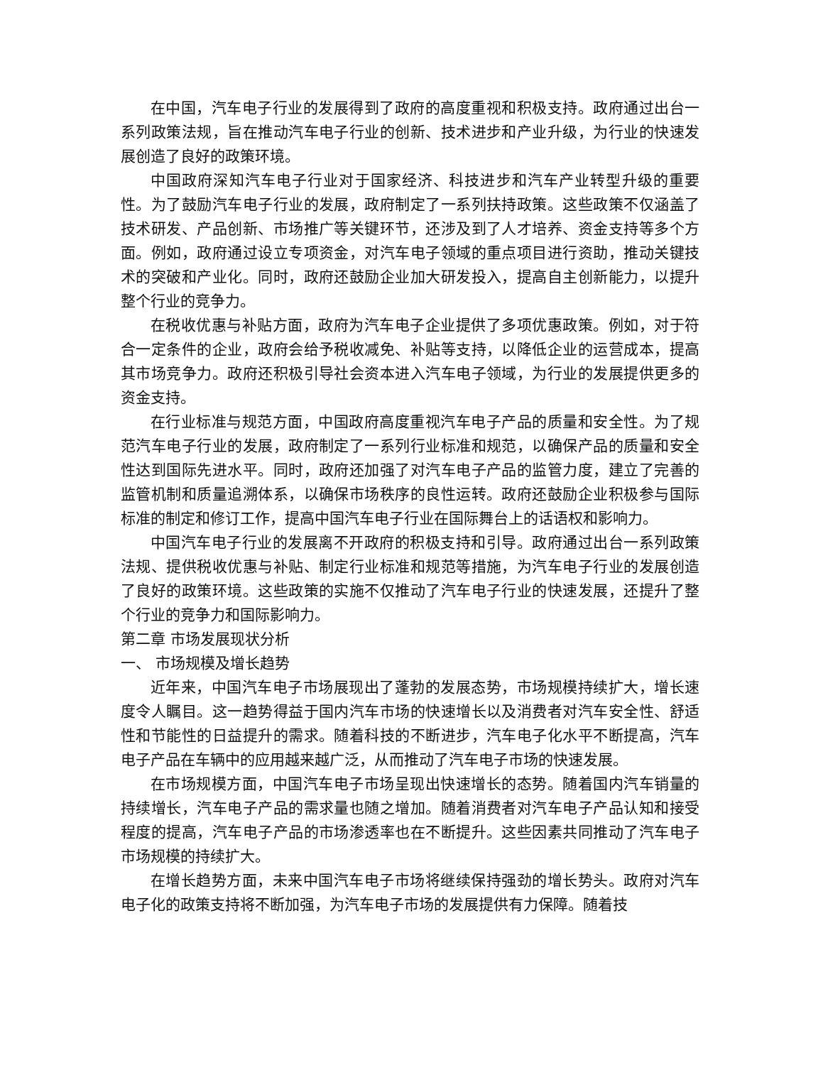在中国，汽车电子行业的发展得到了政府的高度重视和积极支持。政府通过出台一系列政策法规，旨在推动汽车电子行业的创新、技术进步和产业升级，为行业的快速发展创造了良好的政策环境。
中国政府深知汽车电子行业对于国家经济、科技进步和汽车产业转型升级的重要性。为了鼓励汽车电子行业的发展，政府制定了一系列扶持政策。这些政策不仅涵盖了技术研发、产品创新、市场推广等关键环节，还涉及到了人才培养、资金支持等多个方面。例如，政府通过设立专项资金，对汽车电子领域的重点项目进行资助，推动关键技术的突破和产业化。同时，政府还鼓励企业加大研发投入，提高自主创新能力，以提升整个行业的竞争力。
在税收优惠与补贴方面，政府为汽车电子企业提供了多项优惠政策。例如，对于符合一定条件的企业，政府会给予税收减免、补贴等支持，以降低企业的运营成本，提高其市场竞争力。政府还积极引导社会资本进入汽车电子领域，为行业的发展提供更多的资金支持。
在行业标准与规范方面，中国政府高度重视汽车电子产品的质量和安全性。为了规范汽车电子行业的发展，政府制定了一系列行业标准和规范，以确保产品的质量和安全性达到国际先进水平。同时，政府还加强了对汽车电子产品的监管力度，建立了完善的监管机制和质量追溯体系，以确保市场秩序的良性运转。政府还鼓励企业积极参与国际标准的制定和修订工作，提高中国汽车电子行业在国际舞台上的话语权和影响力。
中国汽车电子行业的发展离不开政府的积极支持和引导。政府通过出台一系列政策法规、提供税收优惠与补贴、制定行业标准和规范等措施，为汽车电子行业的发展创造了良好的政策环境。这些政策的实施不仅推动了汽车电子行业的快速发展，还提升了整个行业的竞争力和国际影响力。
第二章 市场发展现状分析
一、 市场规模及增长趋势
近年来，中国汽车电子市场展现出了蓬勃的发展态势，市场规模持续扩大，增长速度令人瞩目。这一趋势得益于国内汽车市场的快速增长以及消费者对汽车安全性、舒适性和节能性的日益提升的需求。随着科技的不断进步，汽车电子化水平不断提高，汽车电子产品在车辆中的应用越来越广泛，从而推动了汽车电子市场的快速发展。
在市场规模方面，中国汽车电子市场呈现出快速增长的态势。随着国内汽车销量的持续增长，汽车电子产品的需求量也随之增加。随着消费者对汽车电子产品认知和接受程度的提高，汽车电子产品的市场渗透率也在不断提升。这些因素共同推动了汽车电子市场规模的持续扩大。
在增长趋势方面，未来中国汽车电子市场将继续保持强劲的增长势头。政府对汽车电子化的政策支持将不断加强，为汽车电子市场的发展提供有力保障。随着技